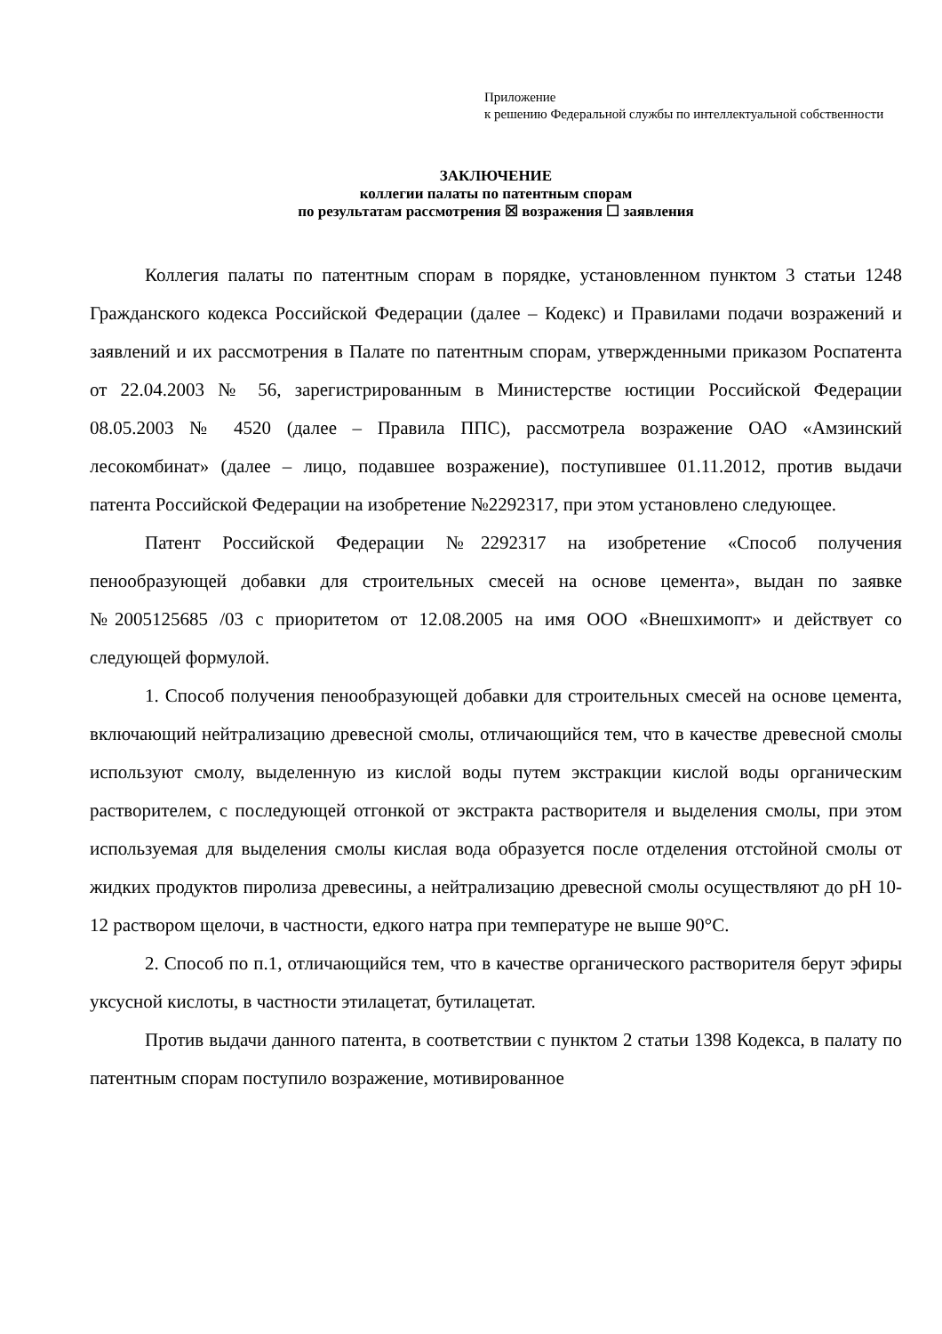Приложение
к решению Федеральной службы по интеллектуальной собственности
ЗАКЛЮЧЕНИЕ
коллегии палаты по патентным спорам
по результатам рассмотрения ☒ возражения ☐ заявления
Коллегия палаты по патентным спорам в порядке, установленном пунктом 3 статьи 1248 Гражданского кодекса Российской Федерации (далее – Кодекс) и Правилами подачи возражений и заявлений и их рассмотрения в Палате по патентным спорам, утвержденными приказом Роспатента от 22.04.2003 № 56, зарегистрированным в Министерстве юстиции Российской Федерации 08.05.2003 № 4520 (далее – Правила ППС), рассмотрела возражение ОАО «Амзинский лесокомбинат» (далее – лицо, подавшее возражение), поступившее 01.11.2012, против выдачи патента Российской Федерации на изобретение №2292317, при этом установлено следующее.
Патент Российской Федерации №2292317 на изобретение «Способ получения пенообразующей добавки для строительных смесей на основе цемента», выдан по заявке №2005125685 /03 с приоритетом от 12.08.2005 на имя ООО «Внешхимопт» и действует со следующей формулой.
1. Способ получения пенообразующей добавки для строительных смесей на основе цемента, включающий нейтрализацию древесной смолы, отличающийся тем, что в качестве древесной смолы используют смолу, выделенную из кислой воды путем экстракции кислой воды органическим растворителем, с последующей отгонкой от экстракта растворителя и выделения смолы, при этом используемая для выделения смолы кислая вода образуется после отделения отстойной смолы от жидких продуктов пиролиза древесины, а нейтрализацию древесной смолы осуществляют до pH 10-12 раствором щелочи, в частности, едкого натра при температуре не выше 90°С.
2. Способ по п.1, отличающийся тем, что в качестве органического растворителя берут эфиры уксусной кислоты, в частности этилацетат, бутилацетат.
Против выдачи данного патента, в соответствии с пунктом 2 статьи 1398 Кодекса, в палату по патентным спорам поступило возражение, мотивированное